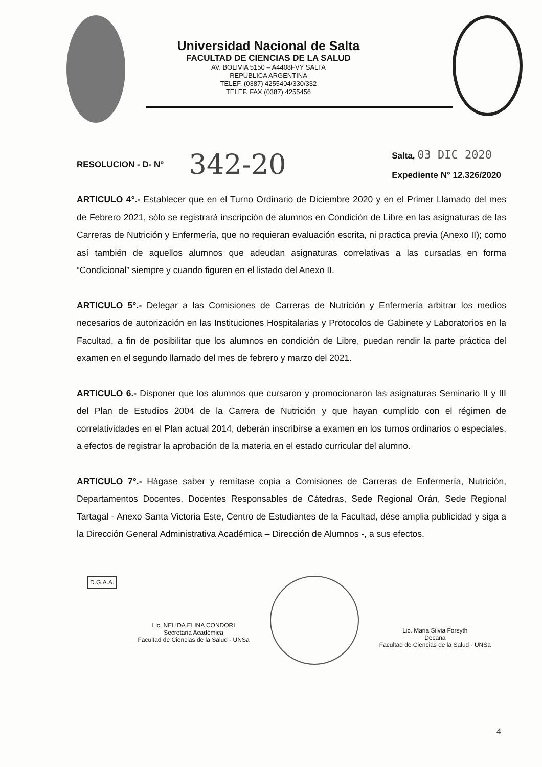Universidad Nacional de Salta
FACULTAD DE CIENCIAS DE LA SALUD
AV. BOLIVIA 5150 – A4408FVY SALTA
REPUBLICA ARGENTINA
TELEF. (0387) 4255404/330/332
TELEF. FAX (0387) 4255456
RESOLUCION - D- Nº 342-20
Salta, 03 DIC 2020
Expediente N° 12.326/2020
ARTICULO 4°.- Establecer que en el Turno Ordinario de Diciembre 2020 y en el Primer Llamado del mes de Febrero 2021, sólo se registrará inscripción de alumnos en Condición de Libre en las asignaturas de las Carreras de Nutrición y Enfermería, que no requieran evaluación escrita, ni practica previa (Anexo II); como así también de aquellos alumnos que adeudan asignaturas correlativas a las cursadas en forma “Condicional” siempre y cuando figuren en el listado del Anexo II.
ARTICULO 5°.- Delegar a las Comisiones de Carreras de Nutrición y Enfermería arbitrar los medios necesarios de autorización en las Instituciones Hospitalarias y Protocolos de Gabinete y Laboratorios en la Facultad, a fin de posibilitar que los alumnos en condición de Libre, puedan rendir la parte práctica del examen en el segundo llamado del mes de febrero y marzo del 2021.
ARTICULO 6.- Disponer que los alumnos que cursaron y promocionaron las asignaturas Seminario II y III del Plan de Estudios 2004 de la Carrera de Nutrición y que hayan cumplido con el régimen de correlatividades en el Plan actual 2014, deberán inscribirse a examen en los turnos ordinarios o especiales, a efectos de registrar la aprobación de la materia en el estado curricular del alumno.
ARTICULO 7°.- Hágase saber y remítase copia a Comisiones de Carreras de Enfermería, Nutrición, Departamentos Docentes, Docentes Responsables de Cátedras, Sede Regional Orán, Sede Regional Tartagal - Anexo Santa Victoria Este, Centro de Estudiantes de la Facultad, dése amplia publicidad y siga a la Dirección General Administrativa Académica – Dirección de Alumnos -, a sus efectos.
D.G.A.A.
Lic. NELIDA ELINA CONDORI
Secretaria Académica
Facultad de Ciencias de la Salud - UNSa
Lic. Maria Silvia Forsyth
Decana
Facultad de Ciencias de la Salud - UNSa
4